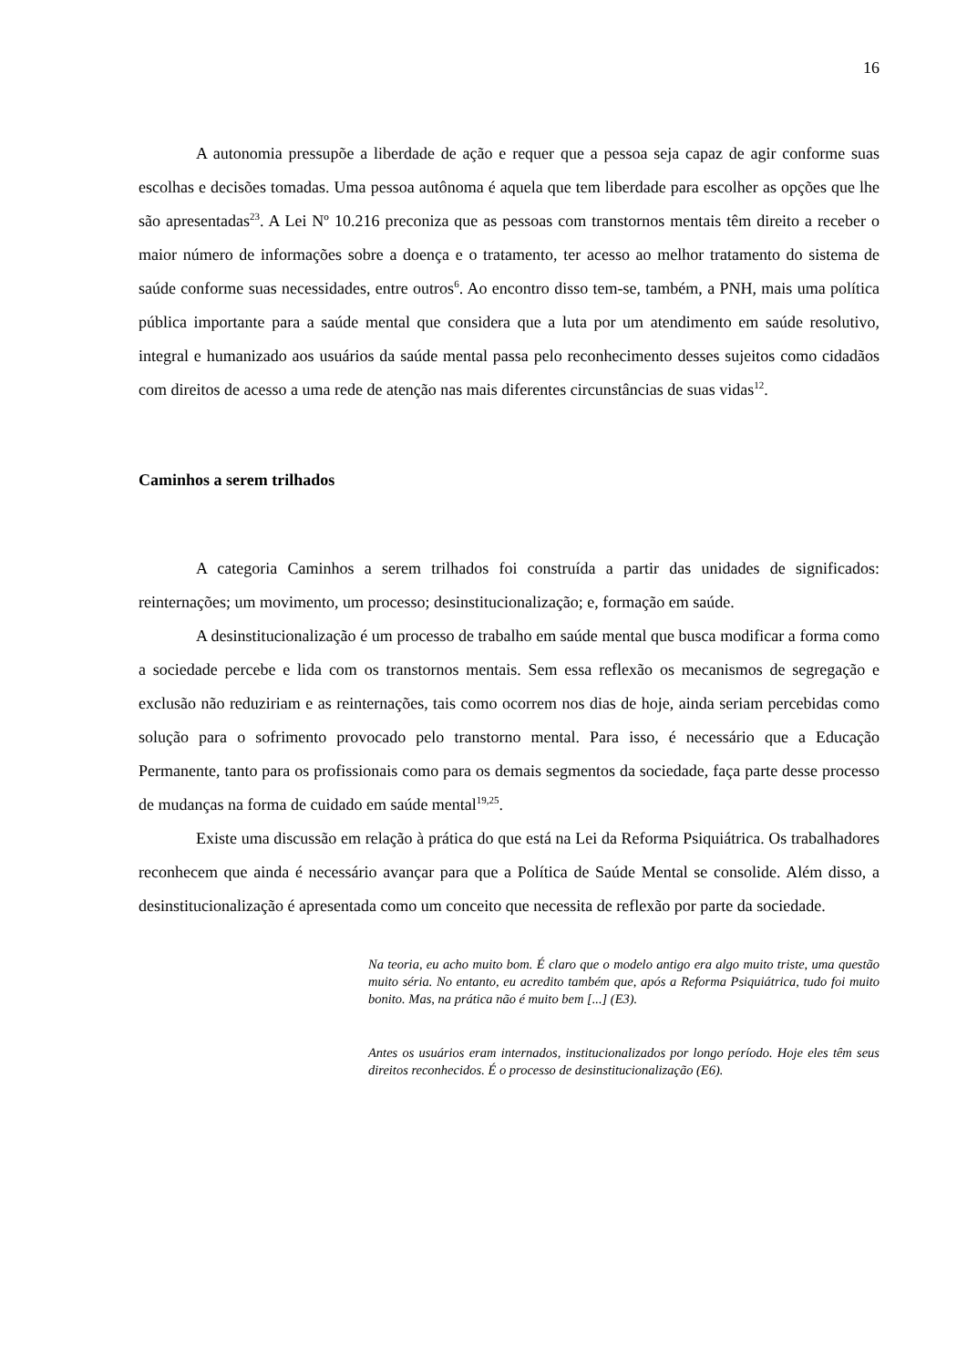16
A autonomia pressupõe a liberdade de ação e requer que a pessoa seja capaz de agir conforme suas escolhas e decisões tomadas. Uma pessoa autônoma é aquela que tem liberdade para escolher as opções que lhe são apresentadas<sup>23</sup>. A Lei Nº 10.216 preconiza que as pessoas com transtornos mentais têm direito a receber o maior número de informações sobre a doença e o tratamento, ter acesso ao melhor tratamento do sistema de saúde conforme suas necessidades, entre outros<sup>6</sup>. Ao encontro disso tem-se, também, a PNH, mais uma política pública importante para a saúde mental que considera que a luta por um atendimento em saúde resolutivo, integral e humanizado aos usuários da saúde mental passa pelo reconhecimento desses sujeitos como cidadãos com direitos de acesso a uma rede de atenção nas mais diferentes circunstâncias de suas vidas<sup>12</sup>.
Caminhos a serem trilhados
A categoria Caminhos a serem trilhados foi construída a partir das unidades de significados: reinternações; um movimento, um processo; desinstitucionalização; e, formação em saúde.
A desinstitucionalização é um processo de trabalho em saúde mental que busca modificar a forma como a sociedade percebe e lida com os transtornos mentais. Sem essa reflexão os mecanismos de segregação e exclusão não reduziriam e as reinternações, tais como ocorrem nos dias de hoje, ainda seriam percebidas como solução para o sofrimento provocado pelo transtorno mental. Para isso, é necessário que a Educação Permanente, tanto para os profissionais como para os demais segmentos da sociedade, faça parte desse processo de mudanças na forma de cuidado em saúde mental<sup>19,25</sup>.
Existe uma discussão em relação à prática do que está na Lei da Reforma Psiquiátrica. Os trabalhadores reconhecem que ainda é necessário avançar para que a Política de Saúde Mental se consolide. Além disso, a desinstitucionalização é apresentada como um conceito que necessita de reflexão por parte da sociedade.
Na teoria, eu acho muito bom. É claro que o modelo antigo era algo muito triste, uma questão muito séria. No entanto, eu acredito também que, após a Reforma Psiquiátrica, tudo foi muito bonito. Mas, na prática não é muito bem [...] (E3).
Antes os usuários eram internados, institucionalizados por longo período. Hoje eles têm seus direitos reconhecidos. É o processo de desinstitucionalização (E6).